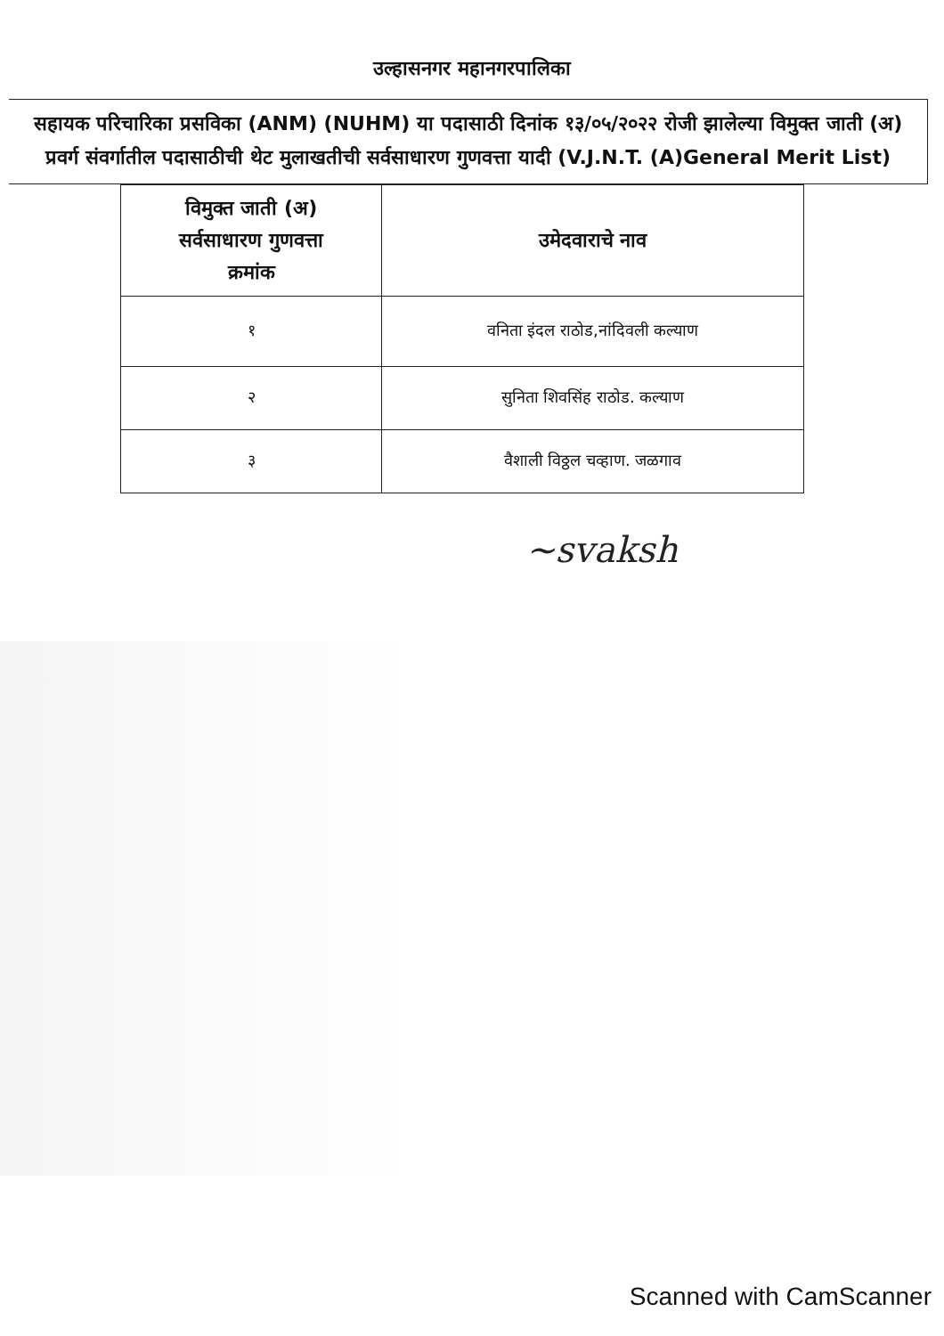उल्हासनगर महानगरपालिका
सहायक परिचारिका प्रसविका (ANM) (NUHM) या पदासाठी दिनांक १३/०५/२०२२ रोजी झालेल्या विमुक्त जाती (अ) प्रवर्ग संवर्गातील पदासाठीची थेट मुलाखतीची सर्वसाधारण गुणवत्ता यादी (V.J.N.T. (A)General Merit List)
| विमुक्त जाती (अ) सर्वसाधारण गुणवत्ता क्रमांक | उमेदवाराचे नाव |
| --- | --- |
| १ | वनिता इंदल राठोड,नांदिवली कल्याण |
| २ | सुनिता शिवसिंह राठोड. कल्याण |
| ३ | वैशाली विठ्ठल चव्हाण. जळगाव |
~svaksh
Scanned with CamScanner